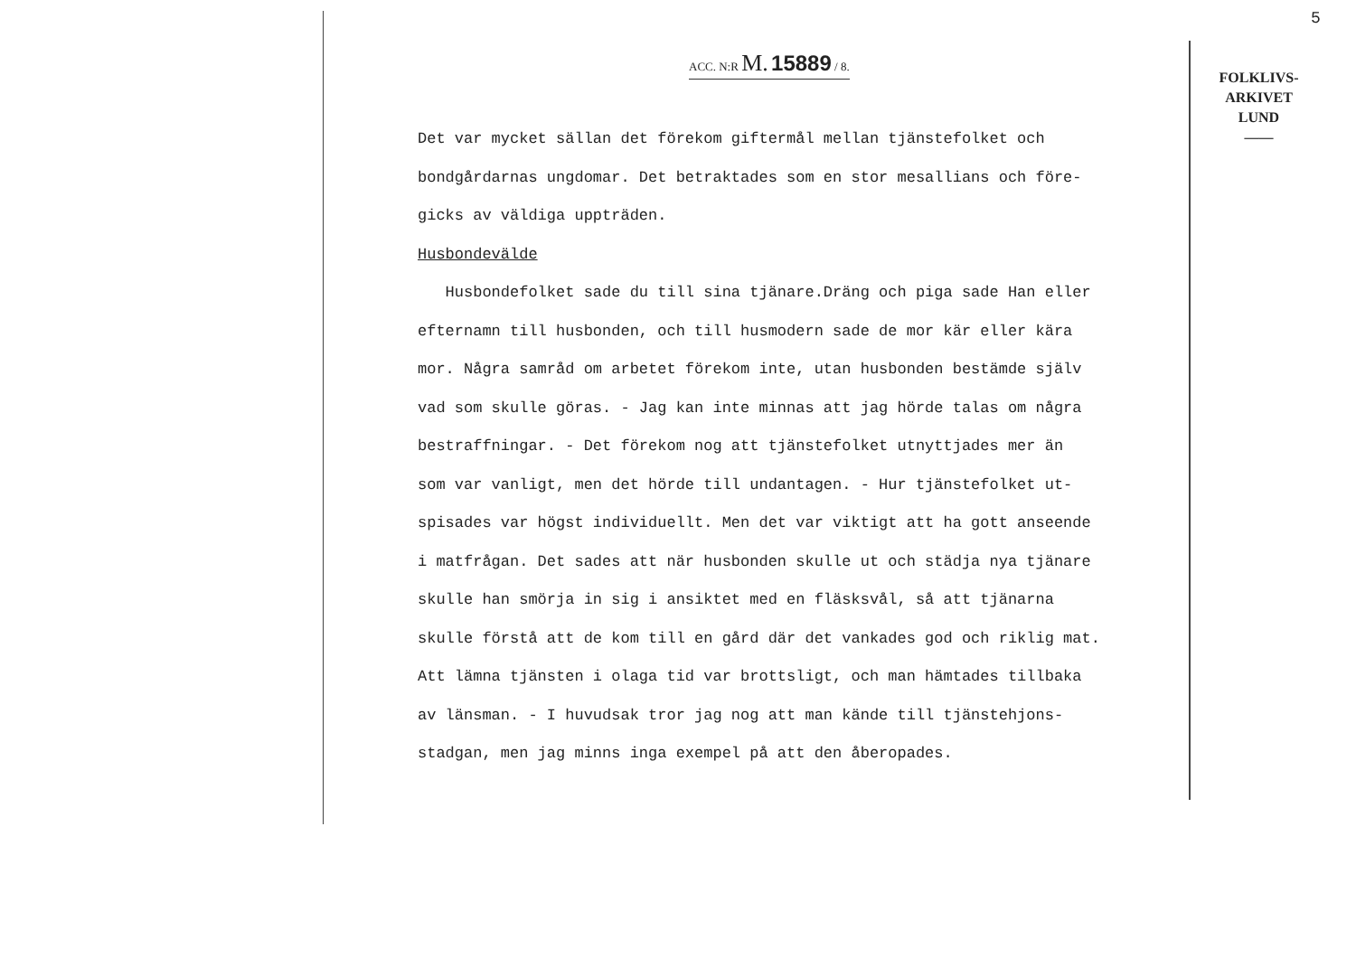5
ACC. N:R M. 15889 / 8.
Det var mycket sällan det förekom giftermål mellan tjänstefolket och
bondgårdarnas ungdomar. Det betraktades som en stor mesallians och före-
gicks av väldiga uppträden.
Husbondevälde
Husbondefolket sade du till sina tjänare.Dräng och piga sade Han eller
efternamn till husbonden, och till husmodern sade de mor kär eller kära
mor. Några samråd om arbetet förekom inte, utan husbonden bestämde själv
vad som skulle göras. - Jag kan inte minnas att jag hörde talas om några
bestraffningar. - Det förekom nog att tjänstefolket utnyttjades mer än
som var vanligt, men det hörde till undantagen. - Hur tjänstefolket ut-
spisades var högst individuellt. Men det var viktigt att ha gott anseende
i matfrågan. Det sades att när husbonden skulle ut och städja nya tjänare
skulle han smörja in sig i ansiktet med en fläsksvål, så att tjänarna
skulle förstå att de kom till en gård där det vankades god och riklig mat.
Att lämna tjänsten i olaga tid var brottsligt, och man hämtades tillbaka
av länsman. - I huvudsak tror jag nog att man kände till tjänstehjons-
stadgan, men jag minns inga exempel på att den åberopades.
FOLKLIVS-
ARKIVET
LUND
——